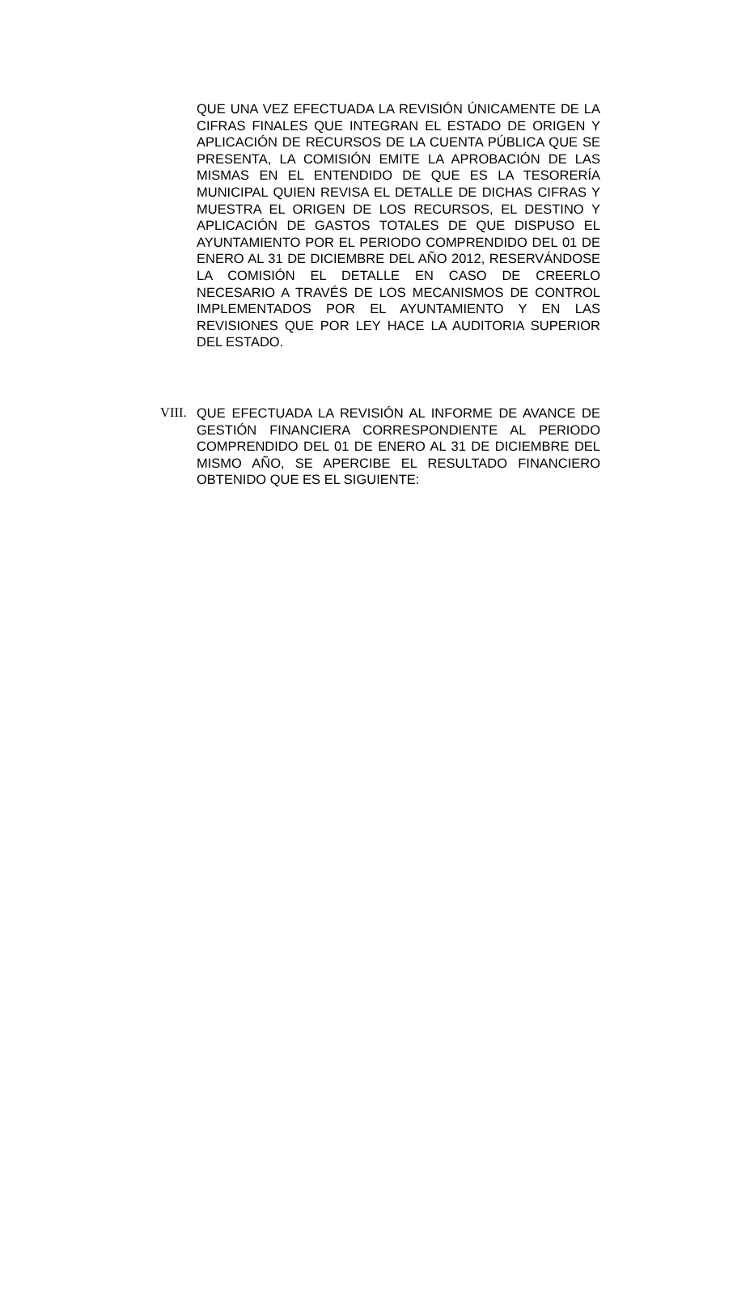QUE UNA VEZ EFECTUADA LA REVISIÓN ÚNICAMENTE DE LA CIFRAS FINALES QUE INTEGRAN EL ESTADO DE ORIGEN Y APLICACIÓN DE RECURSOS DE LA CUENTA PÚBLICA QUE SE PRESENTA, LA COMISIÓN EMITE LA APROBACIÓN DE LAS MISMAS EN EL ENTENDIDO DE QUE ES LA TESORERÍA MUNICIPAL QUIEN REVISA EL DETALLE DE DICHAS CIFRAS Y MUESTRA EL ORIGEN DE LOS RECURSOS, EL DESTINO Y APLICACIÓN DE GASTOS TOTALES DE QUE DISPUSO EL AYUNTAMIENTO POR EL PERIODO COMPRENDIDO DEL 01 DE ENERO AL 31 DE DICIEMBRE DEL AÑO 2012, RESERVÁNDOSE LA COMISIÓN EL DETALLE EN CASO DE CREERLO NECESARIO A TRAVÉS DE LOS MECANISMOS DE CONTROL IMPLEMENTADOS POR EL AYUNTAMIENTO Y EN LAS REVISIONES QUE POR LEY HACE LA AUDITORIA SUPERIOR DEL ESTADO.
VIII. QUE EFECTUADA LA REVISIÓN AL INFORME DE AVANCE DE GESTIÓN FINANCIERA CORRESPONDIENTE AL PERIODO COMPRENDIDO DEL 01 DE ENERO AL 31 DE DICIEMBRE DEL MISMO AÑO, SE APERCIBE EL RESULTADO FINANCIERO OBTENIDO QUE ES EL SIGUIENTE: